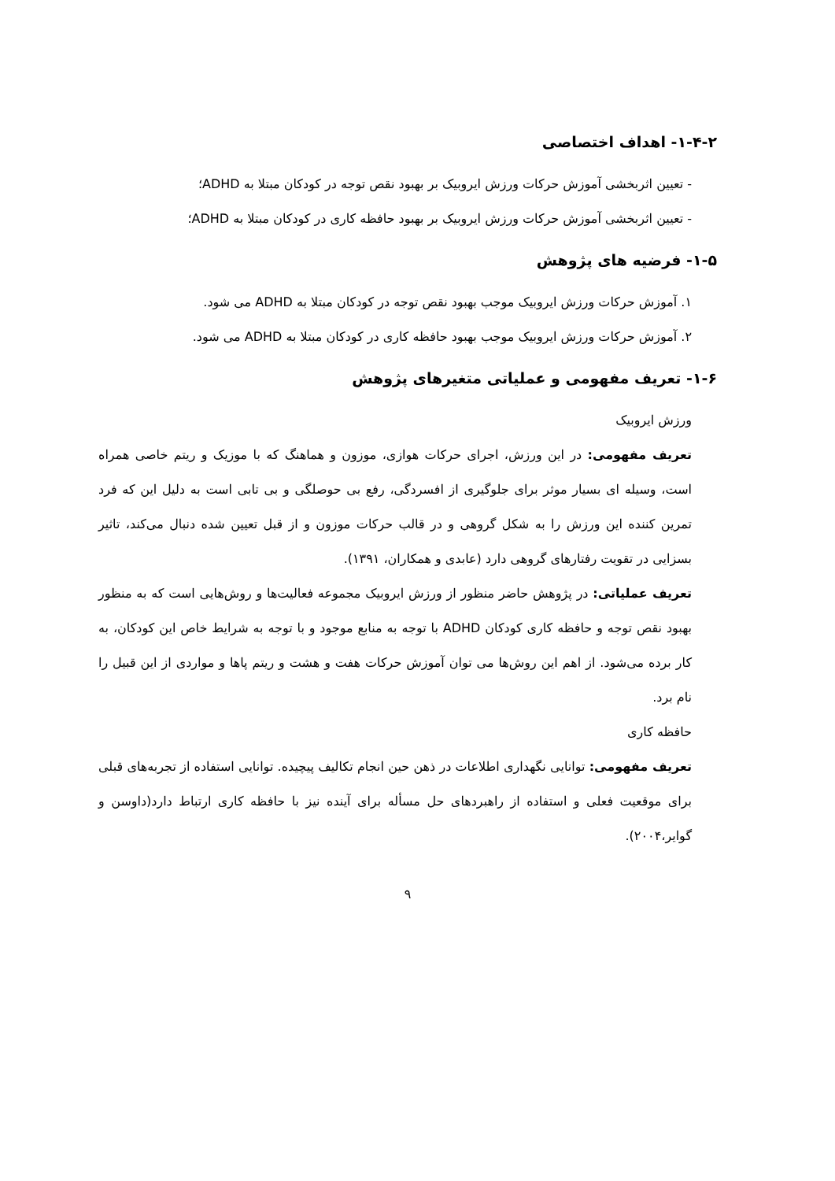۱-۴-۲- اهداف اختصاصی
- تعیین اثربخشی آموزش حرکات ورزش ایروبیک بر بهبود نقص توجه در کودکان مبتلا به ADHD؛
- تعیین اثربخشی آموزش حرکات ورزش ایروبیک بر بهبود حافظه کاری در کودکان مبتلا به ADHD؛
۱-۵- فرضیه های پژوهش
۱. آموزش حرکات ورزش ایروبیک موجب بهبود نقص توجه در کودکان مبتلا به ADHD می شود.
۲. آموزش حرکات ورزش ایروبیک موجب بهبود حافظه کاری در کودکان مبتلا به ADHD می شود.
۱-۶- تعریف مفهومی و عملیاتی متغیرهای پژوهش
ورزش ایروبیک
تعریف مفهومی: در این ورزش، اجرای حرکات هوازی، موزون و هماهنگ که با موزیک و ریتم خاصی همراه است، وسیله ای بسیار موثر برای جلوگیری از افسردگی، رفع بی حوصلگی و بی تابی است به دلیل این که فرد تمرین کننده این ورزش را به شکل گروهی و در قالب حرکات موزون و از قبل تعیین شده دنبال می‌کند، تاثیر بسزایی در تقویت رفتارهای گروهی دارد (عابدی و همکاران، ۱۳۹۱).
تعریف عملیاتی: در پژوهش حاضر منظور از ورزش ایروبیک مجموعه فعالیت‌ها و روش‌هایی است که به منظور بهبود نقص توجه و حافظه کاری کودکان ADHD با توجه به منابع موجود و با توجه به شرایط خاص این کودکان، به کار برده می‌شود. از اهم این روش‌ها می توان آموزش حرکات هفت و هشت و ریتم پاها و مواردی از این قبیل را نام برد.
حافظه کاری
تعریف مفهومی: توانایی نگهداری اطلاعات در ذهن حین انجام تکالیف پیچیده. توانایی استفاده از تجربه‌های قبلی برای موقعیت فعلی و استفاده از راهبردهای حل مسأله برای آینده نیز با حافظه کاری ارتباط دارد(داوسن و گوایر،۲۰۰۴).
۹